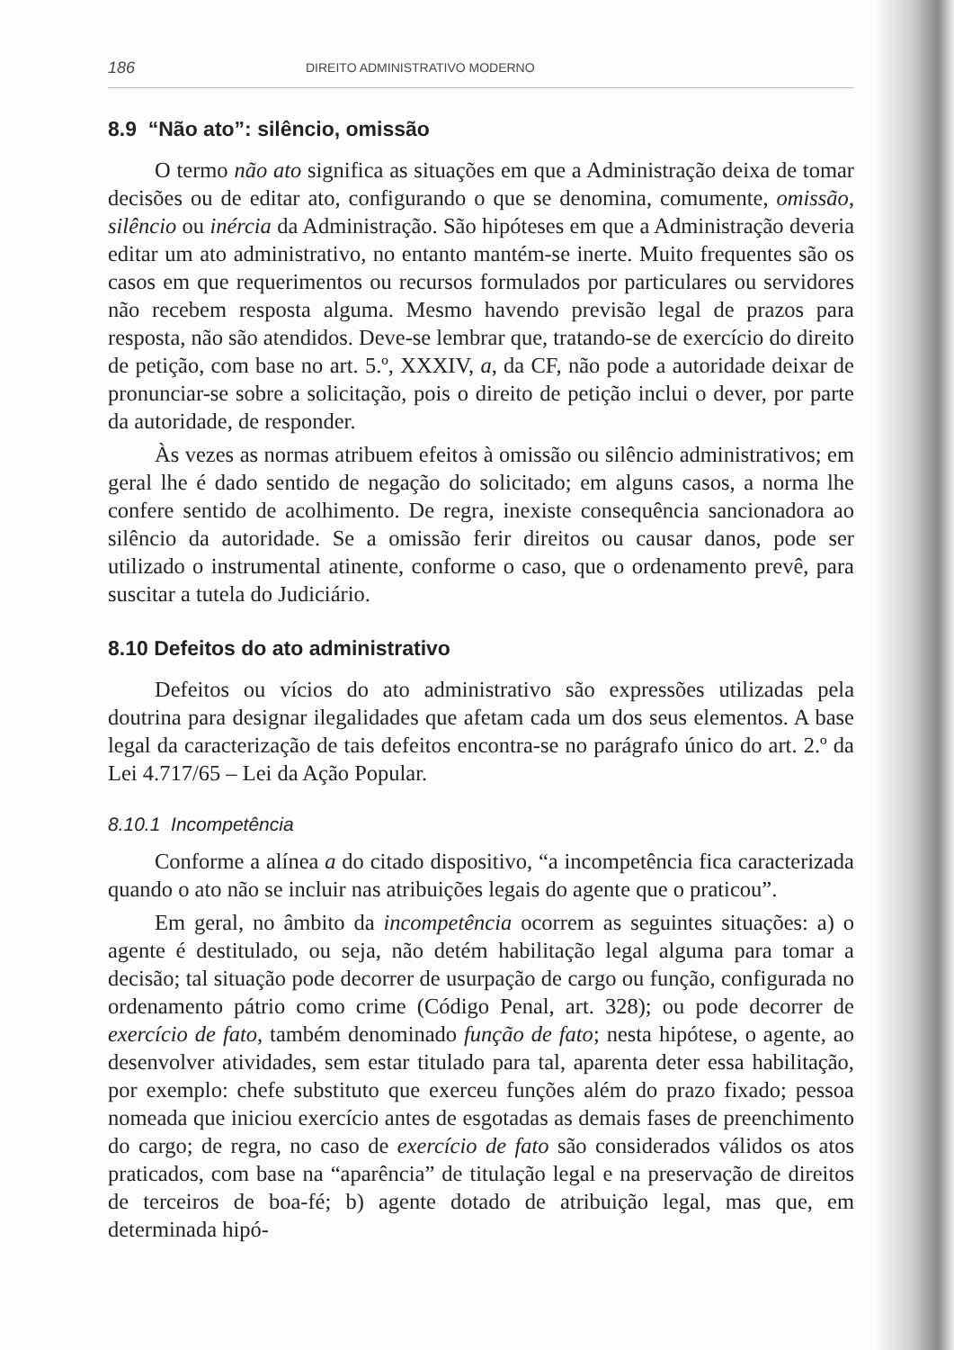186 DIREITO ADMINISTRATIVO MODERNO
8.9 “Não ato”: silêncio, omissão
O termo não ato significa as situações em que a Administração deixa de tomar decisões ou de editar ato, configurando o que se denomina, comumente, omissão, silêncio ou inércia da Administração. São hipóteses em que a Administração deveria editar um ato administrativo, no entanto mantém-se inerte. Muito frequentes são os casos em que requerimentos ou recursos formulados por particulares ou servidores não recebem resposta alguma. Mesmo havendo previsão legal de prazos para resposta, não são atendidos. Deve-se lembrar que, tratando-se de exercício do direito de petição, com base no art. 5.º, XXXIV, a, da CF, não pode a autoridade deixar de pronunciar-se sobre a solicitação, pois o direito de petição inclui o dever, por parte da autoridade, de responder.
Às vezes as normas atribuem efeitos à omissão ou silêncio administrativos; em geral lhe é dado sentido de negação do solicitado; em alguns casos, a norma lhe confere sentido de acolhimento. De regra, inexiste consequência sancionadora ao silêncio da autoridade. Se a omissão ferir direitos ou causar danos, pode ser utilizado o instrumental atinente, conforme o caso, que o ordenamento prevê, para suscitar a tutela do Judiciário.
8.10 Defeitos do ato administrativo
Defeitos ou vícios do ato administrativo são expressões utilizadas pela doutrina para designar ilegalidades que afetam cada um dos seus elementos. A base legal da caracterização de tais defeitos encontra-se no parágrafo único do art. 2.º da Lei 4.717/65 – Lei da Ação Popular.
8.10.1 Incompetência
Conforme a alínea a do citado dispositivo, “a incompetência fica caracterizada quando o ato não se incluir nas atribuições legais do agente que o praticou”.
Em geral, no âmbito da incompetência ocorrem as seguintes situações: a) o agente é destitulado, ou seja, não detém habilitação legal alguma para tomar a decisão; tal situação pode decorrer de usurpação de cargo ou função, configurada no ordenamento pátrio como crime (Código Penal, art. 328); ou pode decorrer de exercício de fato, também denominado função de fato; nesta hipótese, o agente, ao desenvolver atividades, sem estar titulado para tal, aparenta deter essa habilitação, por exemplo: chefe substituto que exerceu funções além do prazo fixado; pessoa nomeada que iniciou exercício antes de esgotadas as demais fases de preenchimento do cargo; de regra, no caso de exercício de fato são considerados válidos os atos praticados, com base na “aparência” de titulação legal e na preservação de direitos de terceiros de boa-fé; b) agente dotado de atribuição legal, mas que, em determinada hipó-